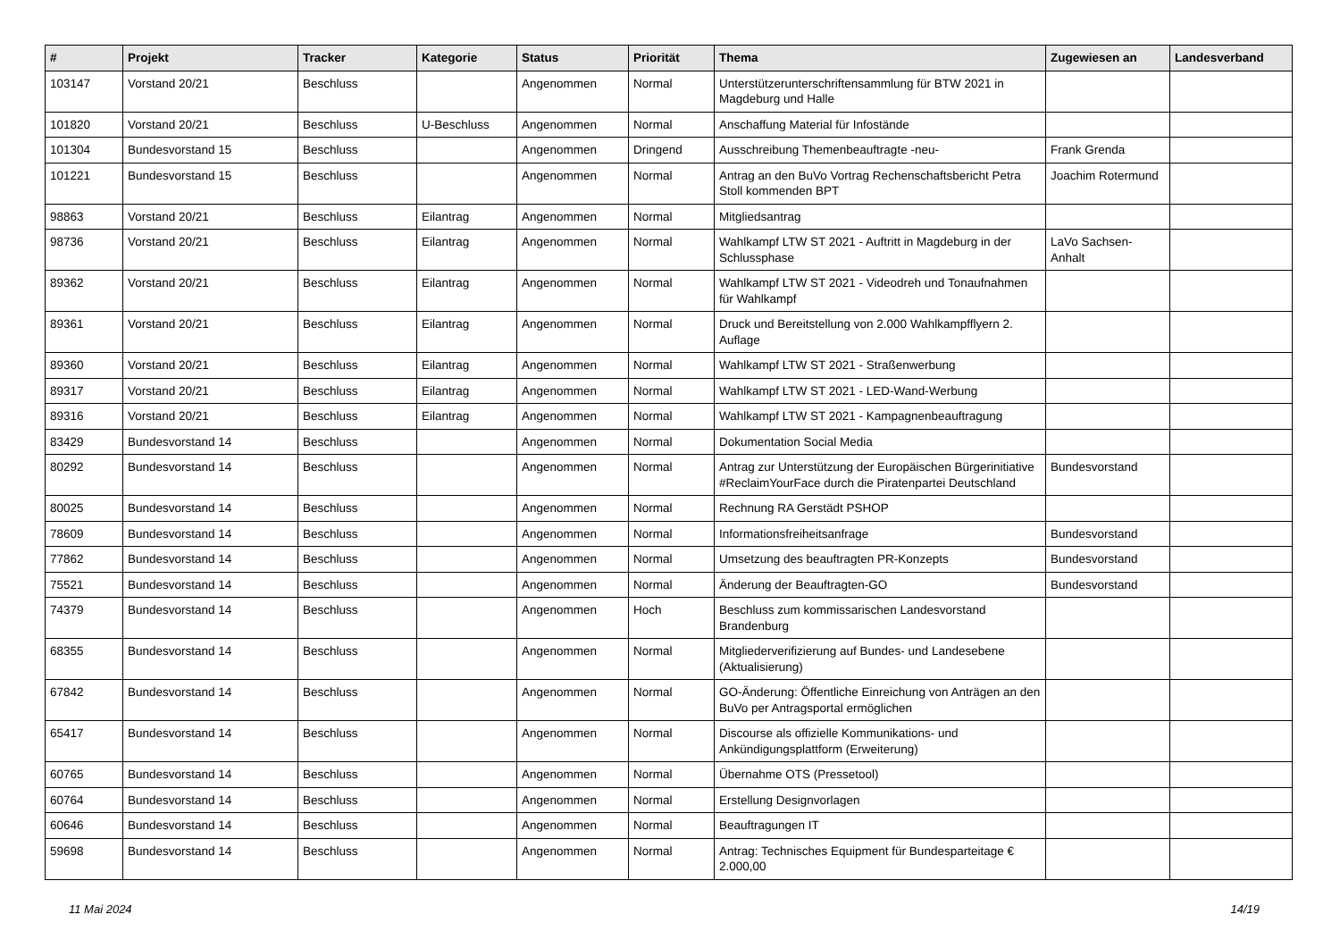| # | Projekt | Tracker | Kategorie | Status | Priorität | Thema | Zugewiesen an | Landesverband |
| --- | --- | --- | --- | --- | --- | --- | --- | --- |
| 103147 | Vorstand 20/21 | Beschluss | | Angenommen | Normal | Unterstützerunterschriftensammlung für BTW 2021 in Magdeburg und Halle | | |
| 101820 | Vorstand 20/21 | Beschluss | U-Beschluss | Angenommen | Normal | Anschaffung Material für Infostände | | |
| 101304 | Bundesvorstand 15 | Beschluss | | Angenommen | Dringend | Ausschreibung Themenbeauftragte -neu- | Frank Grenda | |
| 101221 | Bundesvorstand 15 | Beschluss | | Angenommen | Normal | Antrag an den BuVo Vortrag Rechenschaftsbericht Petra Stoll kommenden BPT | Joachim Rotermund | |
| 98863 | Vorstand 20/21 | Beschluss | Eilantrag | Angenommen | Normal | Mitgliedsantrag | | |
| 98736 | Vorstand 20/21 | Beschluss | Eilantrag | Angenommen | Normal | Wahlkampf LTW ST 2021 - Auftritt in Magdeburg in der Schlussphase | LaVo Sachsen-Anhalt | |
| 89362 | Vorstand 20/21 | Beschluss | Eilantrag | Angenommen | Normal | Wahlkampf LTW ST 2021 - Videodreh und Tonaufnahmen für Wahlkampf | | |
| 89361 | Vorstand 20/21 | Beschluss | Eilantrag | Angenommen | Normal | Druck und Bereitstellung von 2.000 Wahlkampfflyern 2. Auflage | | |
| 89360 | Vorstand 20/21 | Beschluss | Eilantrag | Angenommen | Normal | Wahlkampf LTW ST 2021 - Straßenwerbung | | |
| 89317 | Vorstand 20/21 | Beschluss | Eilantrag | Angenommen | Normal | Wahlkampf LTW ST 2021 - LED-Wand-Werbung | | |
| 89316 | Vorstand 20/21 | Beschluss | Eilantrag | Angenommen | Normal | Wahlkampf LTW ST 2021 - Kampagnenbeauftragung | | |
| 83429 | Bundesvorstand 14 | Beschluss | | Angenommen | Normal | Dokumentation Social Media | | |
| 80292 | Bundesvorstand 14 | Beschluss | | Angenommen | Normal | Antrag zur Unterstützung der Europäischen Bürgerinitiative #ReclaimYourFace durch die Piratenpartei Deutschland | Bundesvorstand | |
| 80025 | Bundesvorstand 14 | Beschluss | | Angenommen | Normal | Rechnung RA Gerstädt PSHOP | | |
| 78609 | Bundesvorstand 14 | Beschluss | | Angenommen | Normal | Informationsfreiheitsanfrage | Bundesvorstand | |
| 77862 | Bundesvorstand 14 | Beschluss | | Angenommen | Normal | Umsetzung des beauftragten PR-Konzepts | Bundesvorstand | |
| 75521 | Bundesvorstand 14 | Beschluss | | Angenommen | Normal | Änderung der Beauftragten-GO | Bundesvorstand | |
| 74379 | Bundesvorstand 14 | Beschluss | | Angenommen | Hoch | Beschluss zum kommissarischen Landesvorstand Brandenburg | | |
| 68355 | Bundesvorstand 14 | Beschluss | | Angenommen | Normal | Mitgliederverifizierung auf Bundes- und Landesebene (Aktualisierung) | | |
| 67842 | Bundesvorstand 14 | Beschluss | | Angenommen | Normal | GO-Änderung: Öffentliche Einreichung von Anträgen an den BuVo per Antragsportal ermöglichen | | |
| 65417 | Bundesvorstand 14 | Beschluss | | Angenommen | Normal | Discourse als offizielle Kommunikations- und Ankündigungsplattform (Erweiterung) | | |
| 60765 | Bundesvorstand 14 | Beschluss | | Angenommen | Normal | Übernahme OTS (Pressetool) | | |
| 60764 | Bundesvorstand 14 | Beschluss | | Angenommen | Normal | Erstellung Designvorlagen | | |
| 60646 | Bundesvorstand 14 | Beschluss | | Angenommen | Normal | Beauftragungen IT | | |
| 59698 | Bundesvorstand 14 | Beschluss | | Angenommen | Normal | Antrag: Technisches Equipment für Bundesparteitage € 2.000,00 | | |
11 Mai 2024 14/19